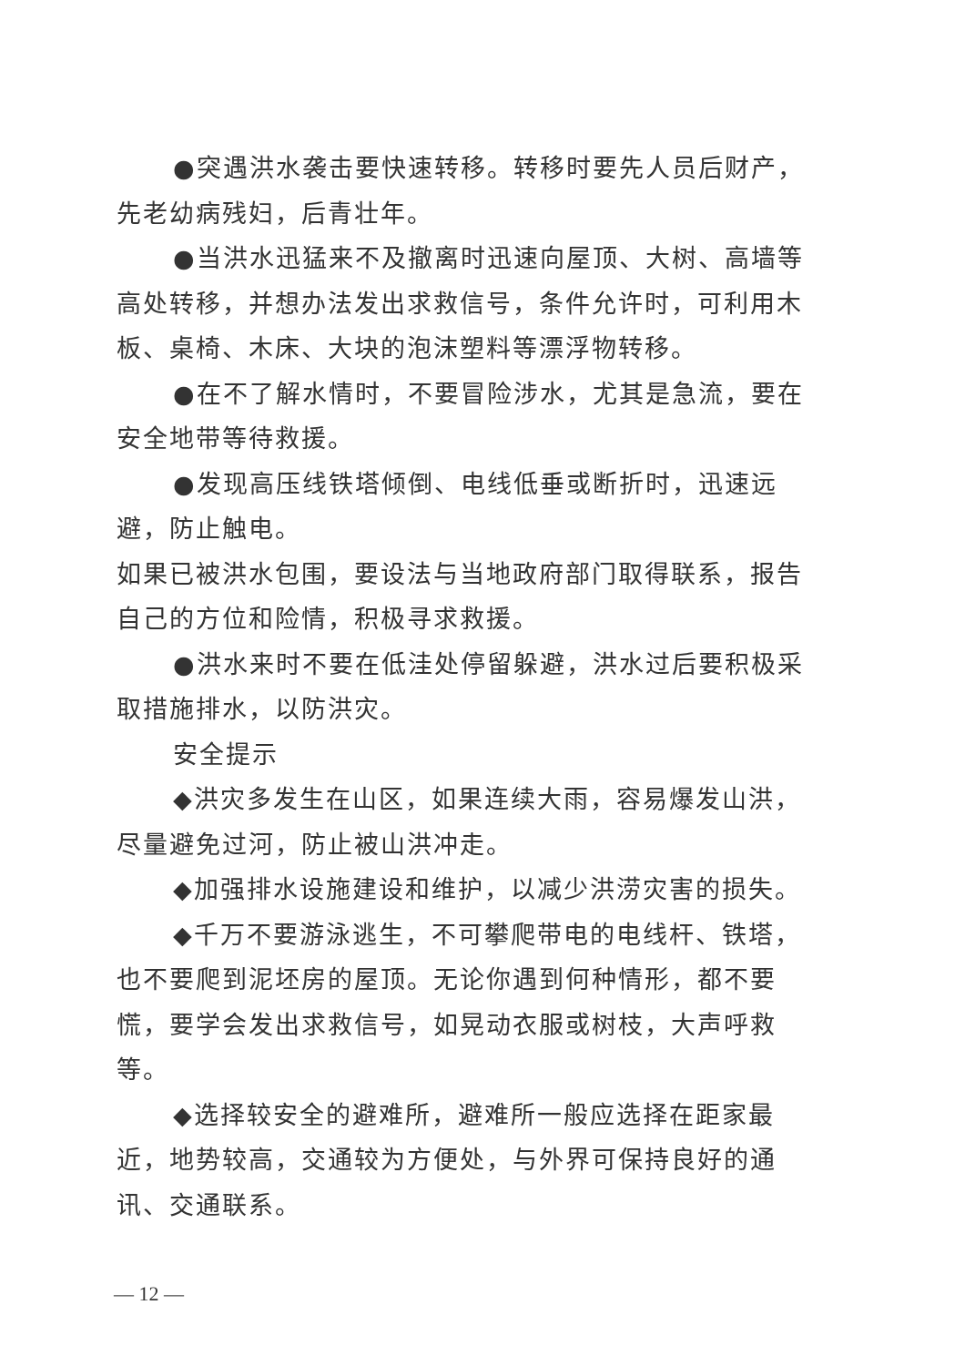●突遇洪水袭击要快速转移。转移时要先人员后财产，先老幼病残妇，后青壮年。
●当洪水迅猛来不及撤离时迅速向屋顶、大树、高墙等高处转移，并想办法发出求救信号，条件允许时，可利用木板、桌椅、木床、大块的泡沫塑料等漂浮物转移。
●在不了解水情时，不要冒险涉水，尤其是急流，要在安全地带等待救援。
●发现高压线铁塔倾倒、电线低垂或断折时，迅速远避，防止触电。
如果已被洪水包围，要设法与当地政府部门取得联系，报告自己的方位和险情，积极寻求救援。
●洪水来时不要在低洼处停留躲避，洪水过后要积极采取措施排水，以防洪灾。
安全提示
◆洪灾多发生在山区，如果连续大雨，容易爆发山洪，尽量避免过河，防止被山洪冲走。
◆加强排水设施建设和维护，以减少洪涝灾害的损失。
◆千万不要游泳逃生，不可攀爬带电的电线杆、铁塔，也不要爬到泥坯房的屋顶。无论你遇到何种情形，都不要慌，要学会发出求救信号，如晃动衣服或树枝，大声呼救等。
◆选择较安全的避难所，避难所一般应选择在距家最近，地势较高，交通较为方便处，与外界可保持良好的通讯、交通联系。
— 12 —